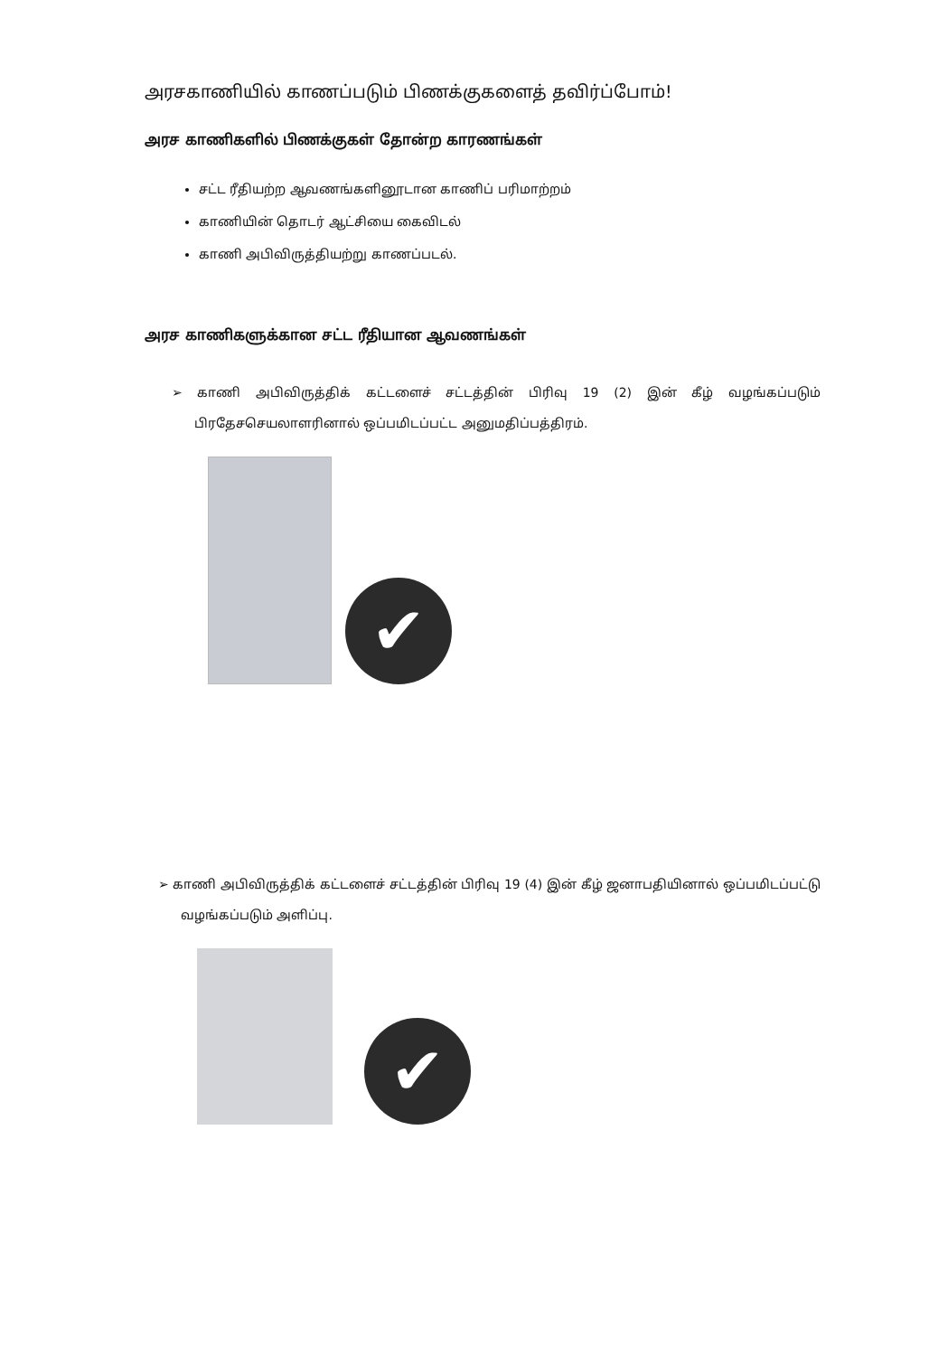அரசகாணியில் காணப்படும் பிணக்குகளைத் தவிர்ப்போம்!
அரச காணிகளில் பிணக்குகள் தோன்ற காரணங்கள்
சட்ட ரீதியற்ற ஆவணங்களினூடான காணிப் பரிமாற்றம்
காணியின் தொடர் ஆட்சியை கைவிடல்
காணி அபிவிருத்தியற்று காணப்படல்.
அரச காணிகளுக்கான சட்ட ரீதியான ஆவணங்கள்
➢ காணி அபிவிருத்திக் கட்டளைச் சட்டத்தின் பிரிவு 19 (2) இன் கீழ் வழங்கப்படும் பிரதேசசெயலாளரினால் ஒப்பமிடப்பட்ட அனுமதிப்பத்திரம்.
✔
➢ காணி அபிவிருத்திக் கட்டளைச் சட்டத்தின் பிரிவு 19 (4) இன் கீழ் ஜனாபதியினால் ஒப்பமிடப்பட்டு வழங்கப்படும் அளிப்பு.
✔